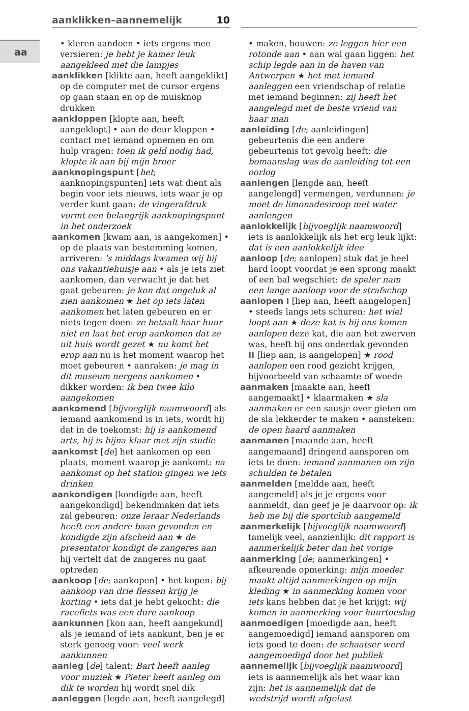aa
aanklikken–aannemelijk 10
• kleren aandoen • iets ergens mee versieren: je hebt je kamer leuk aangekleed met die lampjes
aanklikken [klikte aan, heeft aangeklikt] op de computer met de cursor ergens op gaan staan en op de muisknop drukken
aankloppen [klopte aan, heeft aangeklopt] • aan de deur kloppen • contact met iemand opnemen en om hulp vragen: toen ik geld nodig had, klopte ik aan bij mijn broer
aanknopingspunt [het; aanknopingspunten] iets wat dient als begin voor iets nieuws, iets waar je op verder kunt gaan: de vingerafdruk vormt een belangrijk aanknopingspunt in het onderzoek
aankomen [kwam aan, is aangekomen] • op de plaats van bestemming komen, arriveren: 's middags kwamen wij bij ons vakantiehuisje aan • als je iets ziet aankomen, dan verwacht je dat het gaat gebeuren: je kon dat ongeluk al zien aankomen ★ het op iets laten aankomen het laten gebeuren en er niets tegen doen: ze betaalt haar huur niet en laat het erop aankomen dat ze uit huis wordt gezet ★ nu komt het erop aan nu is het moment waarop het moet gebeuren • aanraken: je mag in dit museum nergens aankomen • dikker worden: ik ben twee kilo aangekomen
aankomend [bijvoeglijk naamwoord] als iemand aankomend is in iets, wordt hij dat in de toekomst: hij is aankomend arts, hij is bijna klaar met zijn studie
aankomst [de] het aankomen op een plaats, moment waarop je aankomt: na aankomst op het station gingen we iets drinken
aankondigen [kondigde aan, heeft aangekondigd] bekendmaken dat iets zal gebeuren: onze leraar Nederlands heeft een andere baan gevonden en kondigde zijn afscheid aan ★ de presentator kondigt de zangeres aan hij vertelt dat de zangeres nu gaat optreden
aankoop [de; aankopen] • het kopen: bij aankoop van drie flessen krijg je korting • iets dat je hebt gekocht: die racefiets was een dure aankoop
aankunnen [kon aan, heeft aangekund] als je iemand of iets aankunt, ben je er sterk genoeg voor: veel werk aankunnen
aanleg [de] talent: Bart heeft aanleg voor muziek ★ Pieter heeft aanleg om dik te worden hij wordt snel dik
aanleggen [legde aan, heeft aangelegd]
• maken, bouwen: ze leggen hier een rotonde aan • aan wal gaan liggen: het schip legde aan in de haven van Antwerpen ★ het met iemand aanleggen een vriendschap of relatie met iemand beginnen: zij heeft het aangelegd met de beste vriend van haar man
aanleiding [de; aanleidingen] gebeurtenis die een andere gebeurtenis tot gevolg heeft: die bomaanslag was de aanleiding tot een oorlog
aanlengen [lengde aan, heeft aangelengd] vermengen, verdunnen: je moet de limonadesiroop met water aanlengen
aanlokkelijk [bijvoeglijk naamwoord] iets is aanlokkelijk als het erg leuk lijkt: dat is een aanlokkelijk idee
aanloop [de; aanlopen] stuk dat je heel hard loopt voordat je een sprong maakt of een bal wegschiet: de speler nam een lange aanloop voor de strafschop
aanlopen I [liep aan, heeft aangelopen] • steeds langs iets schuren: het wiel loopt aan ★ deze kat is bij ons komen aanlopen deze kat, die aan het zwerven was, heeft bij ons onderdak gevonden II [liep aan, is aangelopen] ★ rood aanlopen een rood gezicht krijgen, bijvoorbeeld van schaamte of woede
aanmaken [maakte aan, heeft aangemaakt] • klaarmaken ★ sla aanmaken er een sausje over gieten om de sla lekkerder te maken • aansteken: de open haard aanmaken
aanmanen [maande aan, heeft aangemaand] dringend aansporen om iets te doen: iemand aanmanen om zijn schulden te betalen
aanmelden [meldde aan, heeft aangemeld] als je je ergens voor aanmeldt, dan geef je je daarvoor op: ik heb me bij die sportclub aangemeld
aanmerkelijk [bijvoeglijk naamwoord] tamelijk veel, aanzienlijk: dit rapport is aanmerkelijk beter dan het vorige
aanmerking [de; aanmerkingen] • afkeurende opmerking: mijn moeder maakt altijd aanmerkingen op mijn kleding ★ in aanmerking komen voor iets kans hebben dat je het krijgt: wij komen in aanmerking voor huurtoeslag
aanmoedigen [moedigde aan, heeft aangemoedigd] iemand aansporen om iets goed te doen: de schaatser werd aangemoedigd door het publiek
aannemelijk [bijvoeglijk naamwoord] iets is aannemelijk als het waar kan zijn: het is aannemelijk dat de wedstrijd wordt afgelast